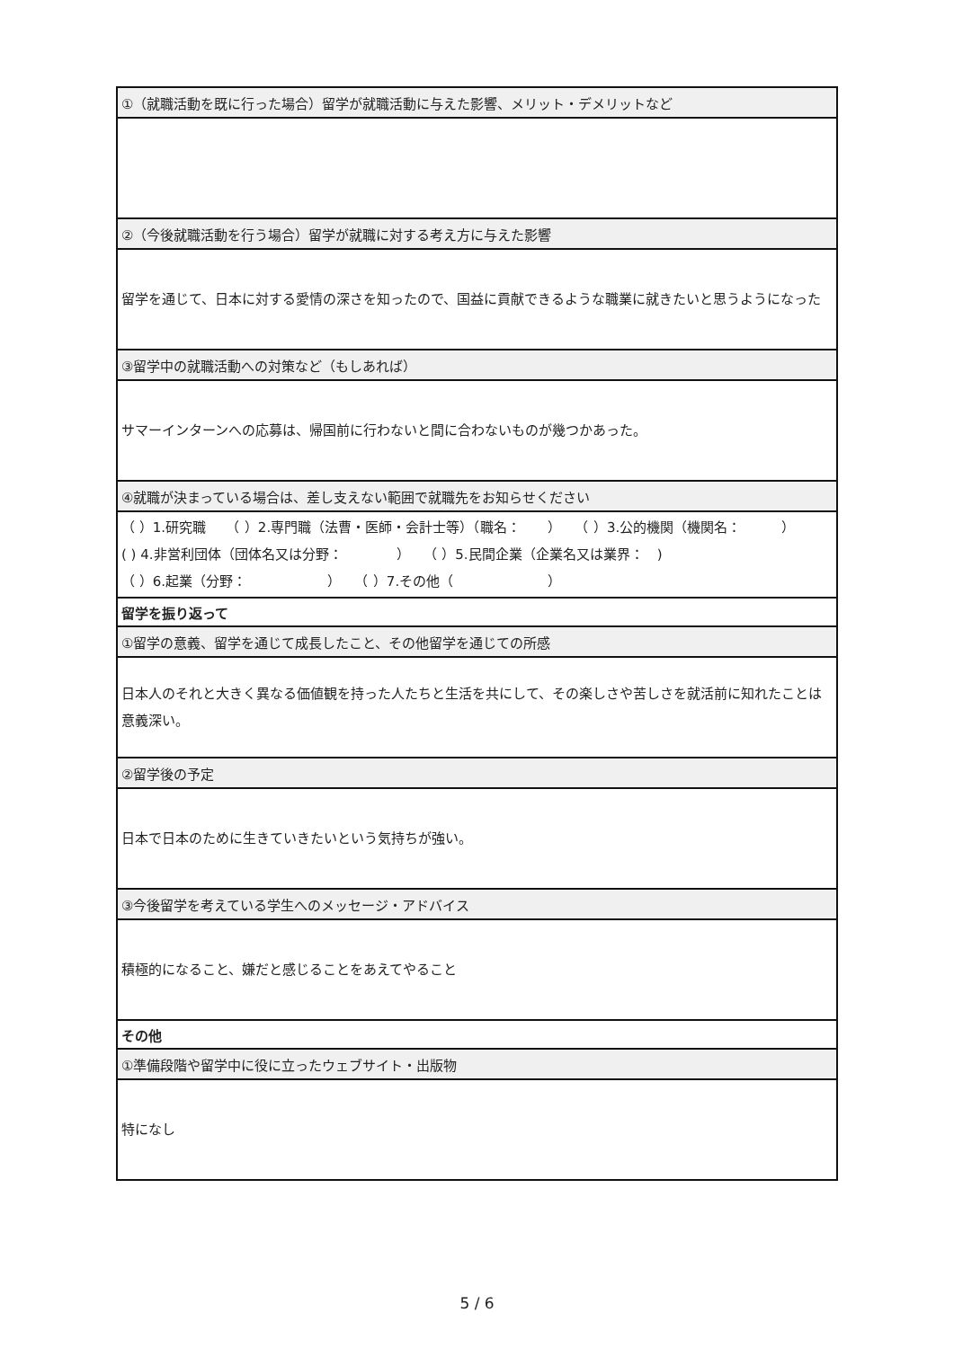| ①（就職活動を既に行った場合）留学が就職活動に与えた影響、メリット・デメリットなど |
| ②（今後就職活動を行う場合）留学が就職に対する考え方に与えた影響 |
| 留学を通じて、日本に対する愛情の深さを知ったので、国益に貢献できるような職業に就きたいと思うようになった |
| ③留学中の就職活動への対策など（もしあれば） |
| サマーインターンへの応募は、帰国前に行わないと間に合わないものが幾つかあった。 |
| ④就職が決まっている場合は、差し支えない範囲で就職先をお知らせください |
| （ ）1.研究職 （ ）2.専門職（法曹・医師・会計士等）（職名： ） （ ）3.公的機関（機関名： ） ( ) 4.非営利団体（団体名又は分野： ） （ ）5.民間企業（企業名又は業界： ) （ ）6.起業（分野： ） （ ）7.その他（ ） |
| 留学を振り返って |
| ①留学の意義、留学を通じて成長したこと、その他留学を通じての所感 |
| 日本人のそれと大きく異なる価値観を持った人たちと生活を共にして、その楽しさや苦しさを就活前に知れたことは意義深い。 |
| ②留学後の予定 |
| 日本で日本のために生きていきたいという気持ちが強い。 |
| ③今後留学を考えている学生へのメッセージ・アドバイス |
| 積極的になること、嫌だと感じることをあえてやること |
| その他 |
| ①準備段階や留学中に役に立ったウェブサイト・出版物 |
| 特になし |
5 / 6